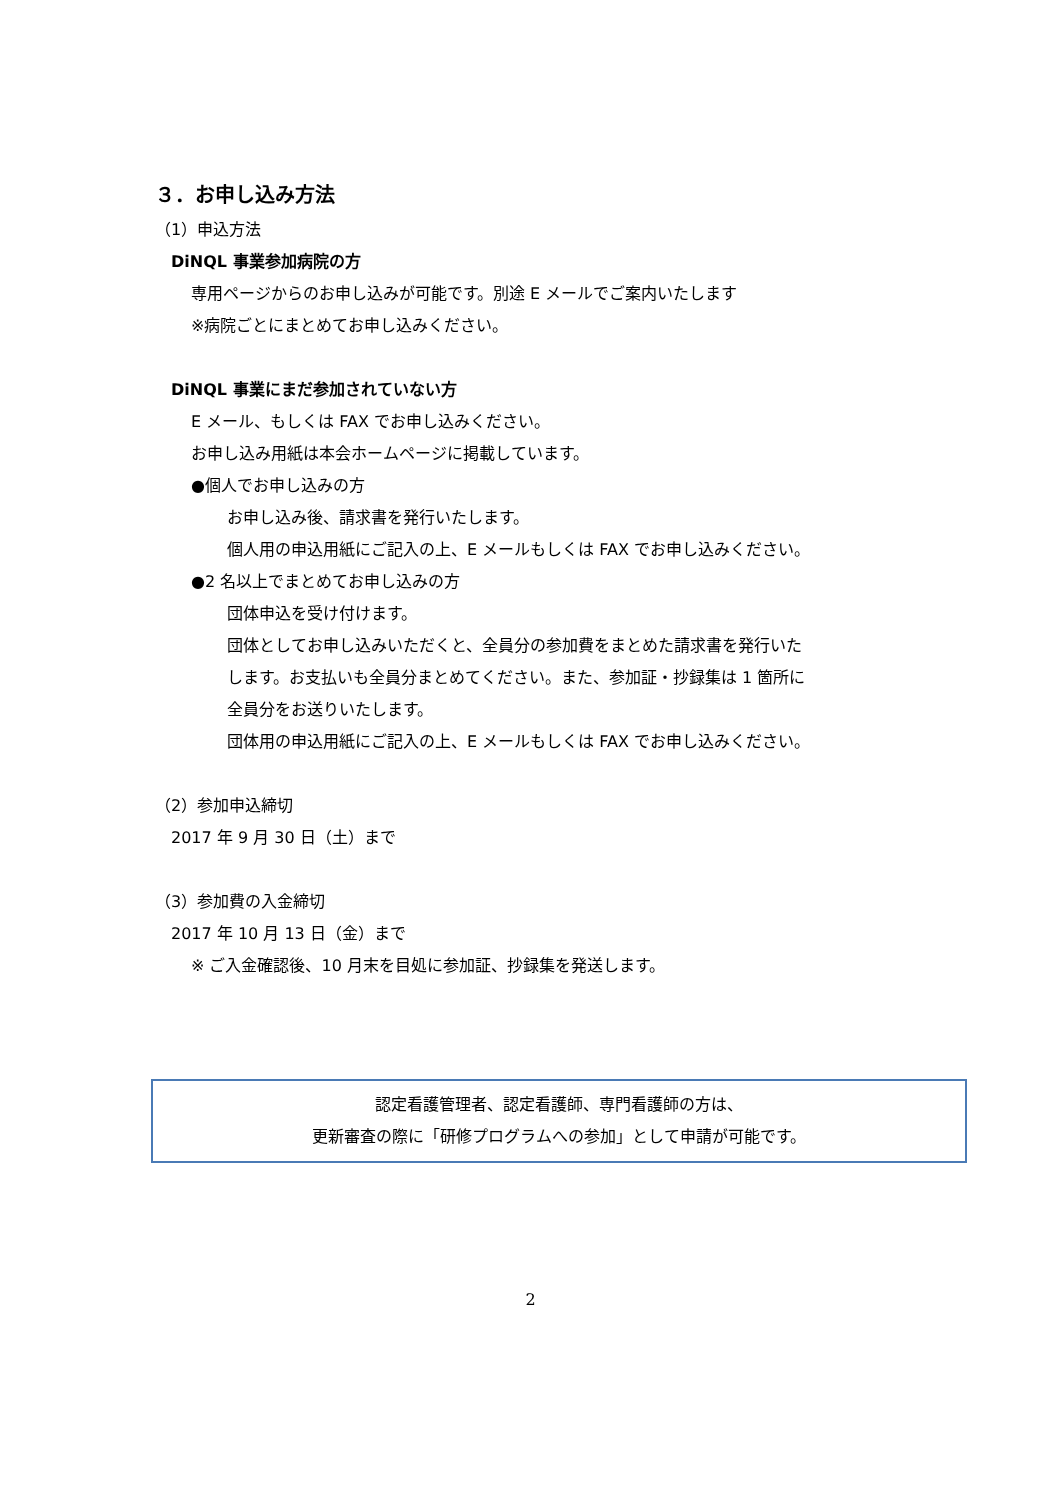３．お申し込み方法
（1）申込方法
DiNQL 事業参加病院の方
専用ページからのお申し込みが可能です。別途 E メールでご案内いたします
※病院ごとにまとめてお申し込みください。
DiNQL 事業にまだ参加されていない方
E メール、もしくは FAX でお申し込みください。
お申し込み用紙は本会ホームページに掲載しています。
●個人でお申し込みの方
お申し込み後、請求書を発行いたします。
個人用の申込用紙にご記入の上、E メールもしくは FAX でお申し込みください。
●2 名以上でまとめてお申し込みの方
団体申込を受け付けます。
団体としてお申し込みいただくと、全員分の参加費をまとめた請求書を発行いた
します。お支払いも全員分まとめてください。また、参加証・抄録集は 1 箇所に
全員分をお送りいたします。
団体用の申込用紙にご記入の上、E メールもしくは FAX でお申し込みください。
（2）参加申込締切
2017 年 9 月 30 日（土）まで
（3）参加費の入金締切
2017 年 10 月 13 日（金）まで
※ ご入金確認後、10 月末を目処に参加証、抄録集を発送します。
認定看護管理者、認定看護師、専門看護師の方は、
更新審査の際に「研修プログラムへの参加」として申請が可能です。
2